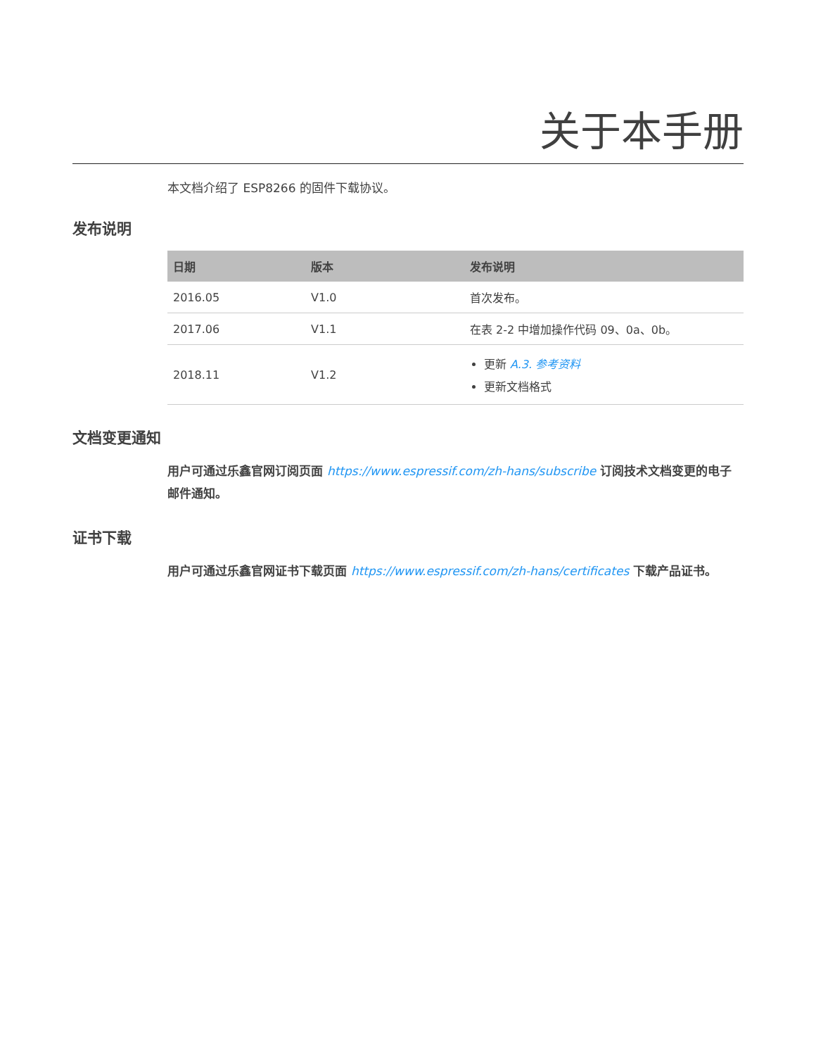关于本手册
本文档介绍了 ESP8266 的固件下载协议。
发布说明
| 日期 | 版本 | 发布说明 |
| --- | --- | --- |
| 2016.05 | V1.0 | 首次发布。 |
| 2017.06 | V1.1 | 在表 2-2 中增加操作代码 09、0a、0b。 |
| 2018.11 | V1.2 | 更新 A.3. 参考资料 更新文档格式 |
文档变更通知
用户可通过乐鑫官网订阅页面 https://www.espressif.com/zh-hans/subscribe 订阅技术文档变更的电子邮件通知。
证书下载
用户可通过乐鑫官网证书下载页面 https://www.espressif.com/zh-hans/certificates 下载产品证书。